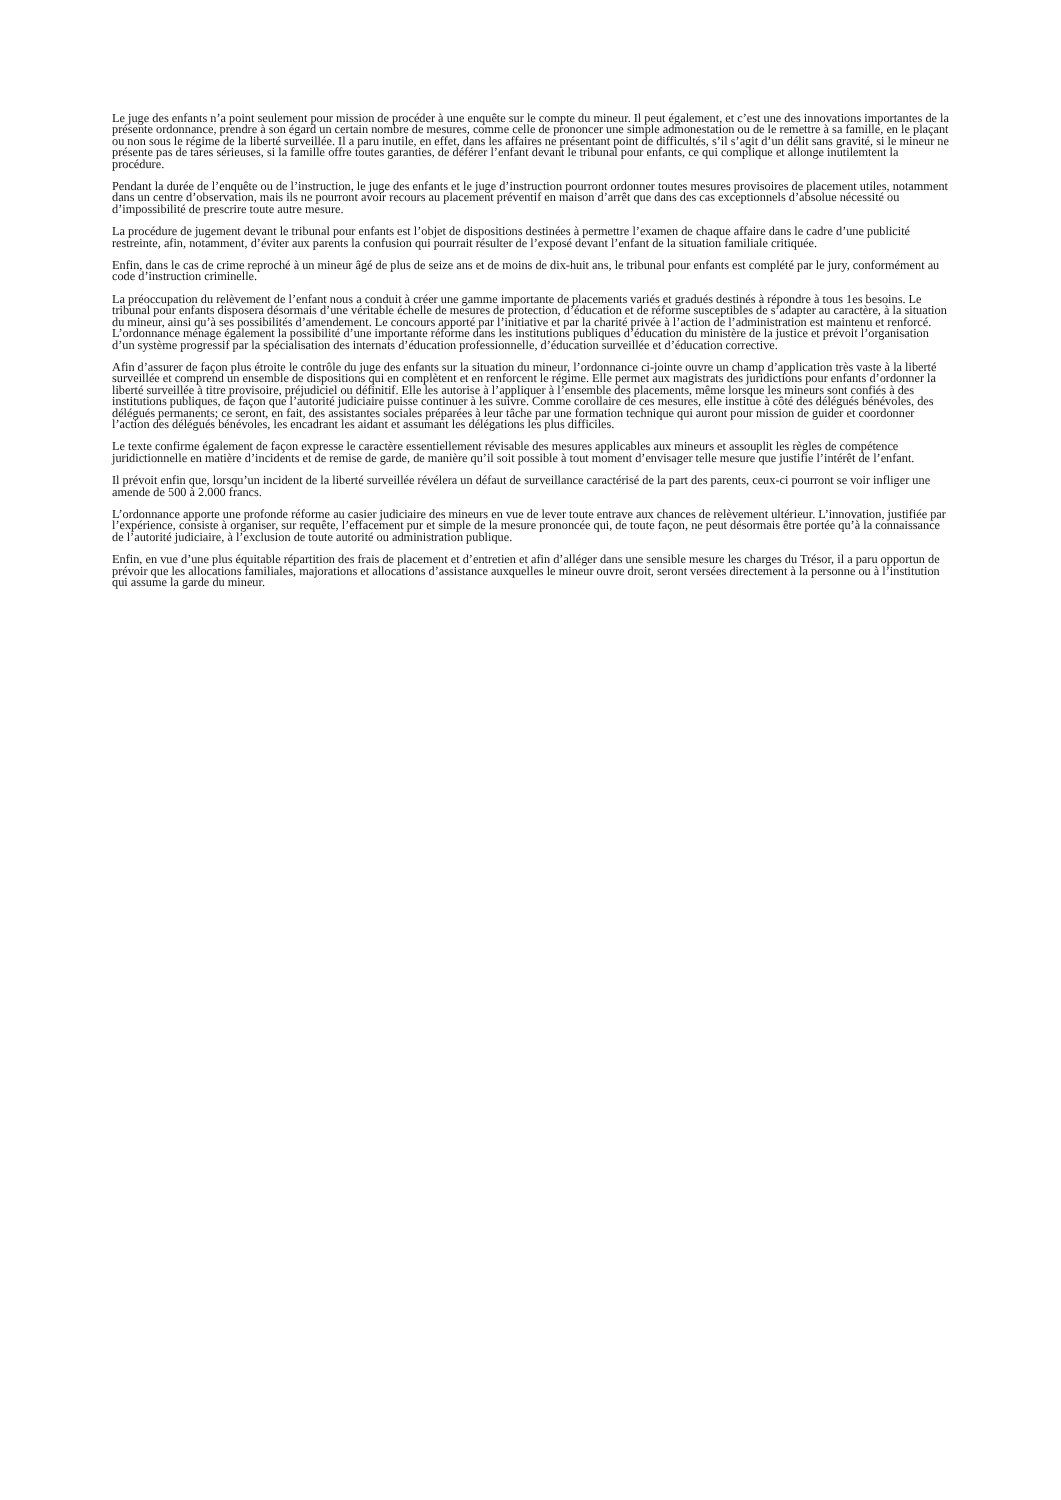Le juge des enfants n’a point seulement pour mission de procéder à une enquête sur le compte du mineur. Il peut également, et c’est une des innovations importantes de la présente ordonnance, prendre à son égard un certain nombre de mesures, comme celle de prononcer une simple admonestation ou de le remettre à sa famille, en le plaçant ou non sous le régime de la liberté surveillée. Il a paru inutile, en effet, dans les affaires ne présentant point de difficultés, s’il s’agit d’un délit sans gravité, si le mineur ne présente pas de tares sérieuses, si la famille offre toutes garanties, de déférer l’enfant devant le tribunal pour enfants, ce qui complique et allonge inutilemtent la procédure.
Pendant la durée de l’enquête ou de l’instruction, le juge des enfants et le juge d’instruction pourront ordonner toutes mesures provisoires de placement utiles, notamment dans un centre d’observation, mais ils ne pourront avoir recours au placement préventif en maison d’arrêt que dans des cas exceptionnels d’absolue nécessité ou d’impossibilité de prescrire toute autre mesure.
La procédure de jugement devant le tribunal pour enfants est l’objet de dispositions destinées à permettre l’examen de chaque affaire dans le cadre d’une publicité restreinte, afin, notamment, d’éviter aux parents la confusion qui pourrait résulter de l’exposé devant l’enfant de la situation familiale critiquée.
Enfin, dans le cas de crime reproché à un mineur âgé de plus de seize ans et de moins de dix-huit ans, le tribunal pour enfants est complété par le jury, conformément au code d’instruction criminelle.
La préoccupation du relèvement de l’enfant nous a conduit à créer une gamme importante de placements variés et gradués destinés à répondre à tous 1es besoins. Le tribunal pour enfants disposera désormais d’une véritable échelle de mesures de protection, d’éducation et de réforme susceptibles de s’adapter au caractère, à la situation du mineur, ainsi qu’à ses possibilités d’amendement. Le concours apporté par l’initiative et par la charité privée à l’action de l’administration est maintenu et renforcé. L’ordonnance ménage également la possibilité d’une importante réforme dans les institutions publiques d’éducation du ministère de la justice et prévoit l’organisation d’un système progressif par la spécialisation des internats d’éducation professionnelle, d’éducation surveillée et d’éducation corrective.
Afin d’assurer de façon plus étroite le contrôle du juge des enfants sur la situation du mineur, l’ordonnance ci-jointe ouvre un champ d’application très vaste à la liberté surveillée et comprend un ensemble de dispositions qui en complètent et en renforcent le régime. Elle permet aux magistrats des juridictions pour enfants d’ordonner la liberté surveillée à titre provisoire, préjudiciel ou définitif. Elle les autorise à l’appliquer à l’ensemble des placements, même lorsque les mineurs sont confiés à des institutions publiques, de façon que l’autorité judiciaire puisse continuer à les suivre. Comme corollaire de ces mesures, elle institue à côté des délégués bénévoles, des délégués permanents; ce seront, en fait, des assistantes sociales préparées à leur tâche par une formation technique qui auront pour mission de guider et coordonner l’action des délégués bénévoles, les encadrant les aidant et assumant les délégations les plus difficiles.
Le texte confirme également de façon expresse le caractère essentiellement révisable des mesures applicables aux mineurs et assouplit les règles de compétence juridictionnelle en matière d’incidents et de remise de garde, de manière qu’il soit possible à tout moment d’envisager telle mesure que justifie l’intérêt de l’enfant.
Il prévoit enfin que, lorsqu’un incident de la liberté surveillée révélera un défaut de surveillance caractérisé de la part des parents, ceux-ci pourront se voir infliger une amende de 500 à 2.000 francs.
L’ordonnance apporte une profonde réforme au casier judiciaire des mineurs en vue de lever toute entrave aux chances de relèvement ultérieur. L’innovation, justifiée par l’expérience, consiste à organiser, sur requête, l’effacement pur et simple de la mesure prononcée qui, de toute façon, ne peut désormais être portée qu’à la connaissance de l’autorité judiciaire, à l’exclusion de toute autorité ou administration publique.
Enfin, en vue d’une plus équitable répartition des frais de placement et d’entretien et afin d’alléger dans une sensible mesure les charges du Trésor, il a paru opportun de prévoir que les allocations familiales, majorations et allocations d’assistance auxquelles le mineur ouvre droit, seront versées directement à la personne ou à l’institution qui assume la garde du mineur.